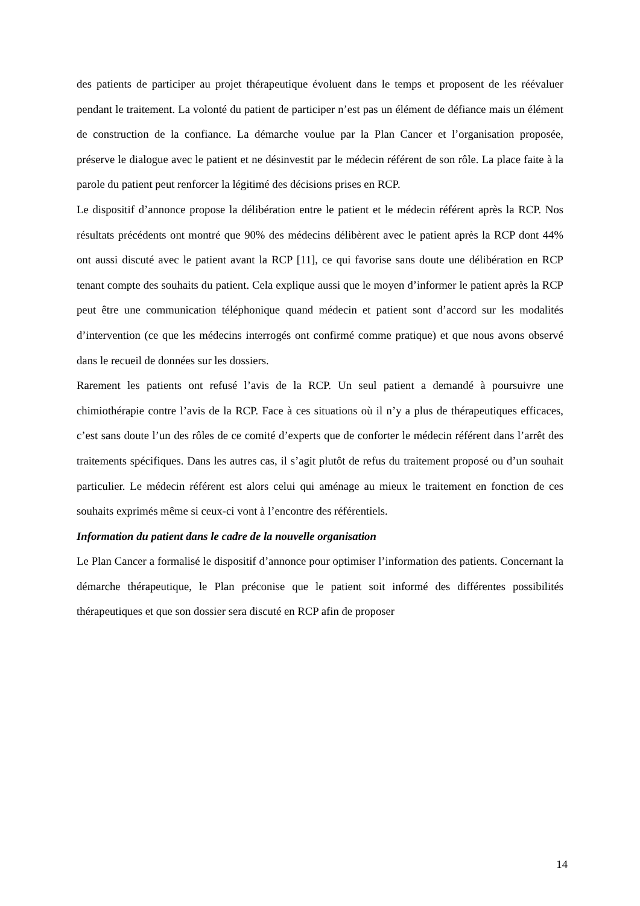des patients de participer au projet thérapeutique évoluent dans le temps et proposent de les réévaluer pendant le traitement. La volonté du patient de participer n’est pas un élément de défiance mais un élément de construction de la confiance. La démarche voulue par la Plan Cancer et l’organisation proposée, préserve le dialogue avec le patient et ne désinvestit par le médecin référent de son rôle. La place faite à la parole du patient peut renforcer la légitimé des décisions prises en RCP.
Le dispositif d’annonce propose la délibération entre le patient et le médecin référent après la RCP. Nos résultats précédents ont montré que 90% des médecins délibèrent avec le patient après la RCP dont 44% ont aussi discuté avec le patient avant la RCP [11], ce qui favorise sans doute une délibération en RCP tenant compte des souhaits du patient. Cela explique aussi que le moyen d’informer le patient après la RCP peut être une communication téléphonique quand médecin et patient sont d’accord sur les modalités d’intervention (ce que les médecins interrogés ont confirmé comme pratique) et que nous avons observé dans le recueil de données sur les dossiers.
Rarement les patients ont refusé l’avis de la RCP. Un seul patient a demandé à poursuivre une chimiothérapie contre l’avis de la RCP. Face à ces situations où il n’y a plus de thérapeutiques efficaces, c’est sans doute l’un des rôles de ce comité d’experts que de conforter le médecin référent dans l’arrêt des traitements spécifiques. Dans les autres cas, il s’agit plutôt de refus du traitement proposé ou d’un souhait particulier. Le médecin référent est alors celui qui aménage au mieux le traitement en fonction de ces souhaits exprimés même si ceux-ci vont à l’encontre des référentiels.
Information du patient dans le cadre de la nouvelle organisation
Le Plan Cancer a formalisé le dispositif d’annonce pour optimiser l’information des patients. Concernant la démarche thérapeutique, le Plan préconise que le patient soit informé des différentes possibilités thérapeutiques et que son dossier sera discuté en RCP afin de proposer
14